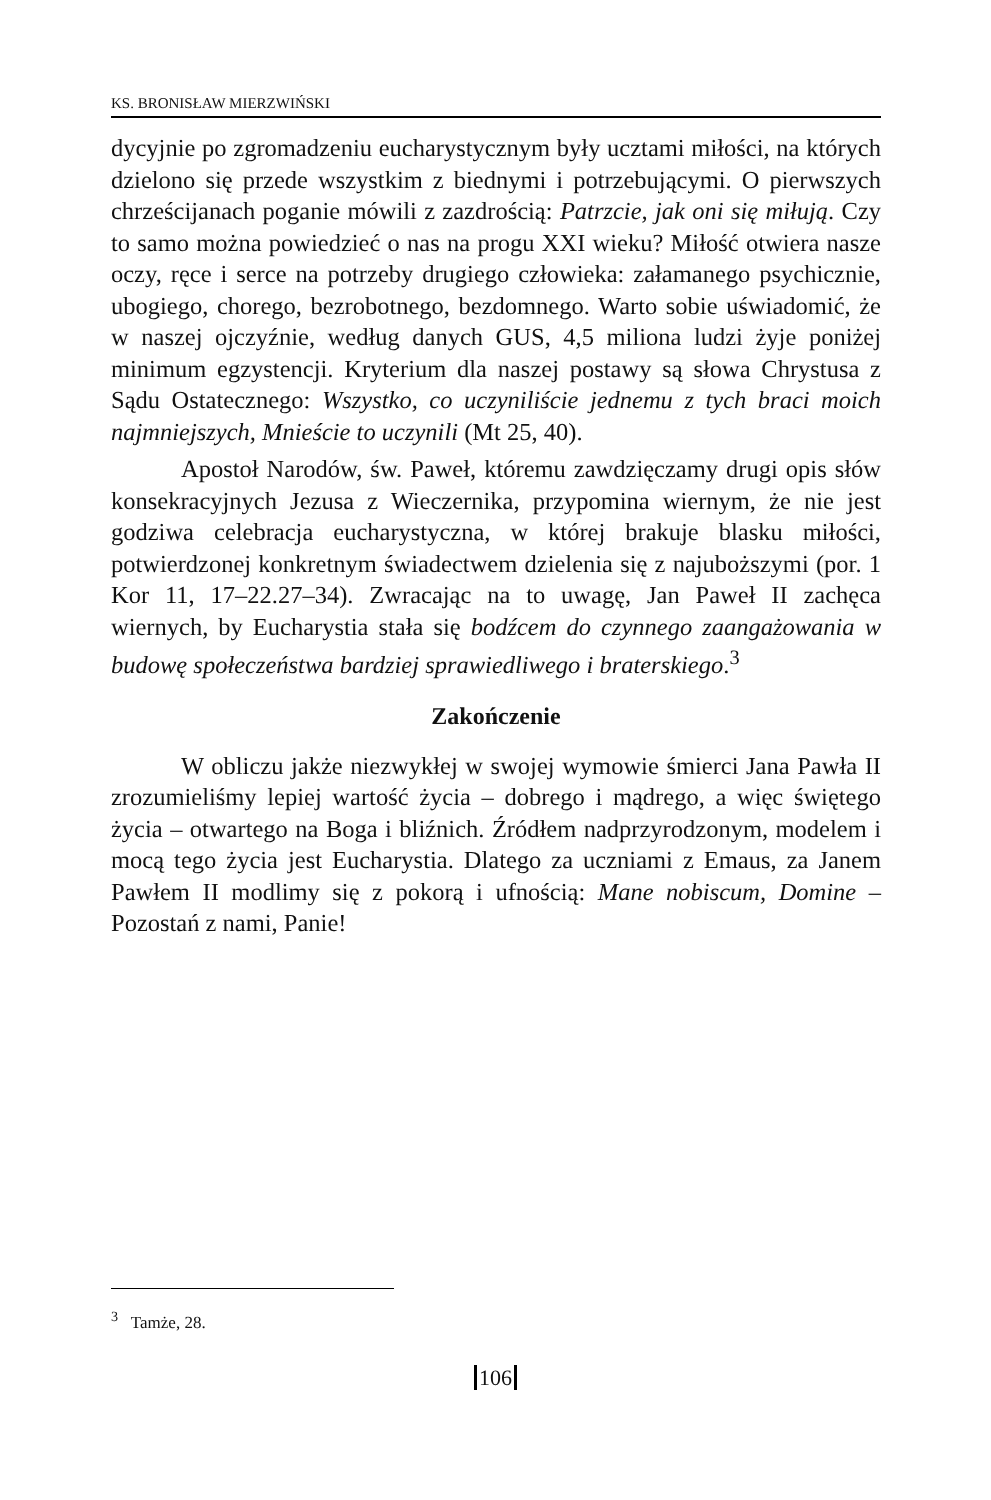KS. BRONISŁAW MIERZWIŃSKI
dycyjnie po zgromadzeniu eucharystycznym były ucztami miłości, na których dzielono się przede wszystkim z biednymi i potrzebują­cymi. O pierwszych chrześcijanach poganie mówili z zazdrością: Patrzcie, jak oni się miłują. Czy to samo można powiedzieć o nas na progu XXI wieku? Miłość otwiera nasze oczy, ręce i serce na po­trzeby drugiego człowieka: załamanego psychicznie, ubogiego, cho­rego, bezrobotnego, bezdomnego. Warto sobie uświadomić, że w na­szej ojczyźnie, według danych GUS, 4,5 miliona ludzi żyje poniżej minimum egzystencji. Kryterium dla naszej postawy są słowa Chrys­tusa z Sądu Ostatecznego: Wszystko, co uczyniliście jednemu z tych braci moich najmniejszych, Mnieście to uczynili (Mt 25, 40).
Apostoł Narodów, św. Paweł, któremu zawdzięczamy drugi opis słów konsekracyjnych Jezusa z Wieczernika, przypomina wier­nym, że nie jest godziwa celebracja eucharystyczna, w której brakuje blasku miłości, potwierdzonej konkretnym świadectwem dzielenia się z najuboższymi (por. 1 Kor 11, 17–22.27–34). Zwracając na to uwagę, Jan Paweł II zachęca wiernych, by Eucharystia stała się bodź­cem do czynnego zaangażowania w budowę społeczeństwa bardziej sprawiedliwego i braterskiego.<sup>3</sup>
Zakończenie
W obliczu jakże niezwykłej w swojej wymowie śmierci Jana Pawła II zrozumieliśmy lepiej wartość życia – dobrego i mądrego, a więc świętego życia – otwartego na Boga i bliźnich. Źródłem nad­przyrodzonym, modelem i mocą tego życia jest Eucharystia. Dlatego za uczniami z Emaus, za Janem Pawłem II modlimy się z pokorą i ufnością: Mane nobiscum, Domine – Pozostań z nami, Panie!
<sup>3</sup> Tamże, 28.
106